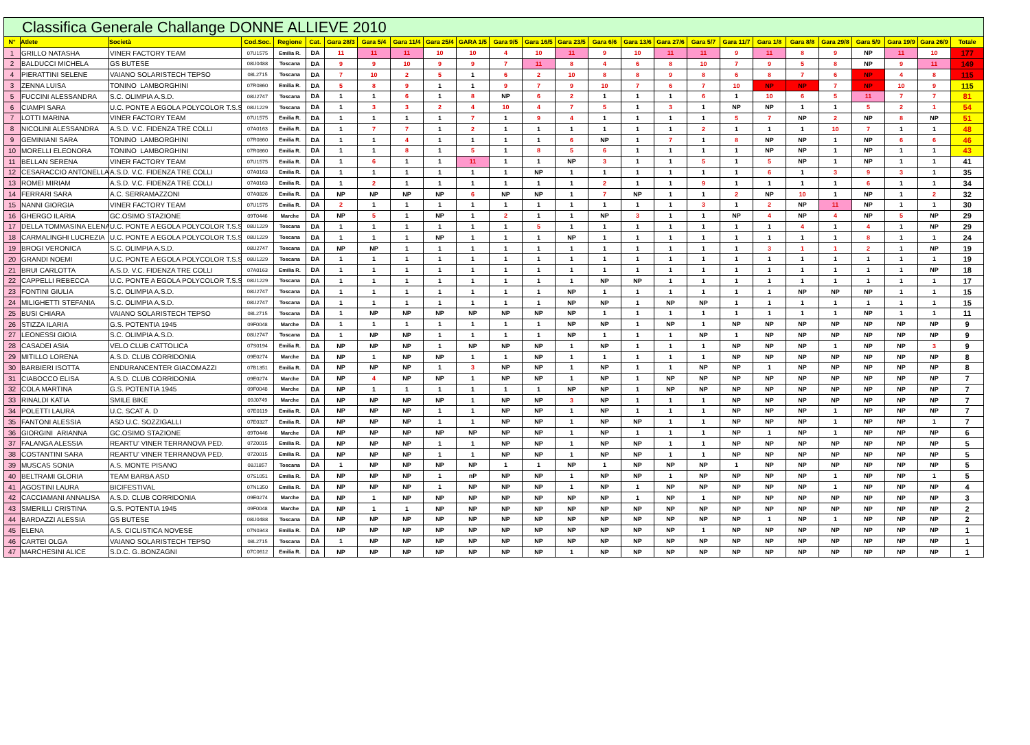| Classifica Generale Challange DONNE ALLIEVE 2010 | | | | | | | | | | | | | | | | | | | | | | | | | |
| N° | Atlete | Società | Cod.Soc. | Regione | Cat. | Gara 28/3 | Gara 5/4 | Gara 11/4 | Gara 25/4 | GARA 1/5 | Gara 9/5 | Gara 16/5 | Gara 23/5 | Gara 6/6 | Gara 13/6 | Gara 27/6 | Gara 5/7 | Gara 11/7 | Gara 1/8 | Gara 8/8 | Gara 29/8 | Gara 5/9 | Gara 19/9 | Gara 26/9 | Totale |
| 1 | GRILLO NATASHA | VINER FACTORY TEAM | 07U1575 | Emilia R. | DA | 11 | 11 | 11 | 10 | 10 | 4 | 10 | 11 | 9 | 10 | 11 | 11 | 9 | 11 | 8 | 9 | NP | 11 | 10 | 177 |
| 2 | BALDUCCI MICHELA | GS BUTESE | 08U0488 | Toscana | DA | 9 | 9 | 10 | 9 | 9 | 7 | 11 | 8 | 4 | 6 | 8 | 10 | 7 | 9 | 5 | 8 | NP | 9 | 11 | 149 |
| 4 | PIERATTINI SELENE | VAIANO SOLARISTECH TEPSO | 08L2715 | Toscana | DA | 7 | 10 | 2 | 5 | 1 | 6 | 2 | 10 | 8 | 8 | 9 | 8 | 6 | 8 | 7 | 6 | NP | 4 | 8 | 115 |
| 3 | ZENNA LUISA | TONINO LAMBORGHINI | 07R0860 | Emilia R. | DA | 5 | 8 | 9 | 1 | 1 | 9 | 7 | 9 | 10 | 7 | 6 | 7 | 10 | NP | NP | 7 | NP | 10 | 9 | 115 |
| 5 | FUCCINI ALESSANDRA | S.C. OLIMPIA A.S.D. | 08U2747 | Toscana | DA | 1 | 1 | 6 | 1 | 8 | NP | 6 | 2 | 1 | 1 | 1 | 6 | 1 | 10 | 6 | 5 | 11 | 7 | 7 | 81 |
| 6 | CIAMPI SARA | U.C. PONTE A EGOLA POLYCOLOR T.S.S | 08U1229 | Toscana | DA | 1 | 3 | 3 | 2 | 4 | 10 | 4 | 7 | 5 | 1 | 3 | 1 | NP | NP | 1 | 1 | 5 | 2 | 1 | 54 |
| 7 | LOTTI MARINA | VINER FACTORY TEAM | 07U1575 | Emilia R. | DA | 1 | 1 | 1 | 1 | 7 | 1 | 9 | 4 | 1 | 1 | 1 | 1 | 5 | 7 | NP | 2 | NP | 8 | NP | 51 |
| 8 | NICOLINI ALESSANDRA | A.S.D. V.C. FIDENZA TRE COLLI | 07A0163 | Emilia R. | DA | 1 | 7 | 7 | 1 | 2 | 1 | 1 | 1 | 1 | 1 | 1 | 2 | 1 | 1 | 1 | 10 | 7 | 1 | 1 | 48 |
| 9 | GEMINIANI SARA | TONINO LAMBORGHINI | 07R0860 | Emilia R. | DA | 1 | 1 | 4 | 1 | 1 | 1 | 1 | 6 | NP | 1 | 7 | 1 | 8 | NP | NP | 1 | NP | 6 | 6 | 46 |
| 10 | MORELLI ELEONORA | TONINO LAMBORGHINI | 07R0860 | Emilia R. | DA | 1 | 1 | 8 | 1 | 5 | 1 | 8 | 5 | 6 | 1 | 1 | 1 | 1 | NP | NP | 1 | NP | 1 | 1 | 43 |
| 11 | BELLAN SERENA | VINER FACTORY TEAM | 07U1575 | Emilia R. | DA | 1 | 6 | 1 | 1 | 11 | 1 | 1 | NP | 3 | 1 | 1 | 5 | 1 | 5 | NP | 1 | NP | 1 | 1 | 41 |
| 12 | CESARACCIO ANTONELLA | A.S.D. V.C. FIDENZA TRE COLLI | 07A0163 | Emilia R. | DA | 1 | 1 | 1 | 1 | 1 | 1 | NP | 1 | 1 | 1 | 1 | 1 | 1 | 6 | 1 | 3 | 9 | 3 | 1 | 35 |
| 13 | ROMEI MIRIAM | A.S.D. V.C. FIDENZA TRE COLLI | 07A0163 | Emilia R. | DA | 1 | 2 | 1 | 1 | 1 | 1 | 1 | 1 | 2 | 1 | 1 | 9 | 1 | 1 | 1 | 1 | 6 | 1 | 1 | 34 |
| 14 | FERRARI SARA | A.C. SERRAMAZZONI | 07A0826 | Emilia R. | DA | NP | NP | NP | NP | 6 | NP | NP | 1 | 7 | NP | 1 | 1 | 2 | NP | 10 | 1 | NP | 1 | 2 | 32 |
| 15 | NANNI GIORGIA | VINER FACTORY TEAM | 07U1575 | Emilia R. | DA | 2 | 1 | 1 | 1 | 1 | 1 | 1 | 1 | 1 | 1 | 1 | 3 | 1 | 2 | NP | 11 | NP | 1 | 1 | 30 |
| 16 | GHERGO ILARIA | GC.OSIMO STAZIONE | 09T0446 | Marche | DA | NP | 5 | 1 | NP | 1 | 2 | 1 | 1 | NP | 3 | 1 | 1 | NP | 4 | NP | 4 | NP | 5 | NP | 29 |
| 17 | DELLA TOMMASINA ELENA | U.C. PONTE A EGOLA POLYCOLOR T.S.S | 08U1229 | Toscana | DA | 1 | 1 | 1 | 1 | 1 | 1 | 5 | 1 | 1 | 1 | 1 | 1 | 1 | 1 | 4 | 1 | 4 | 1 | NP | 29 |
| 18 | CARMALINGHI LUCREZIA | U.C. PONTE A EGOLA POLYCOLOR T.S.S | 08U1229 | Toscana | DA | 1 | 1 | 1 | NP | 1 | 1 | 1 | NP | 1 | 1 | 1 | 1 | 1 | 1 | 1 | 1 | 8 | 1 | 1 | 24 |
| 19 | BROGI VERONICA | S.C. OLIMPIA A.S.D. | 08U2747 | Toscana | DA | NP | NP | 1 | 1 | 1 | 1 | 1 | 1 | 1 | 1 | 1 | 1 | 1 | 3 | 1 | 1 | 2 | 1 | NP | 19 |
| 20 | GRANDI NOEMI | U.C. PONTE A EGOLA POLYCOLOR T.S.S | 08U1229 | Toscana | DA | 1 | 1 | 1 | 1 | 1 | 1 | 1 | 1 | 1 | 1 | 1 | 1 | 1 | 1 | 1 | 1 | 1 | 1 | 1 | 19 |
| 21 | BRUI CARLOTTA | A.S.D. V.C. FIDENZA TRE COLLI | 07A0163 | Emilia R. | DA | 1 | 1 | 1 | 1 | 1 | 1 | 1 | 1 | 1 | 1 | 1 | 1 | 1 | 1 | 1 | 1 | 1 | 1 | NP | 18 |
| 22 | CAPPELLI REBECCA | U.C. PONTE A EGOLA POLYCOLOR T.S.S | 08U1229 | Toscana | DA | 1 | 1 | 1 | 1 | 1 | 1 | 1 | 1 | NP | NP | 1 | 1 | 1 | 1 | 1 | 1 | 1 | 1 | 1 | 17 |
| 23 | FONTINI GIULIA | S.C. OLIMPIA A.S.D. | 08U2747 | Toscana | DA | 1 | 1 | 1 | 1 | 1 | 1 | 1 | NP | 1 | 1 | 1 | 1 | 1 | 1 | NP | NP | NP | 1 | 1 | 15 |
| 24 | MILIGHETTI STEFANIA | S.C. OLIMPIA A.S.D. | 08U2747 | Toscana | DA | 1 | 1 | 1 | 1 | 1 | 1 | 1 | NP | NP | 1 | NP | NP | 1 | 1 | 1 | 1 | 1 | 1 | 1 | 15 |
| 25 | BUSI CHIARA | VAIANO SOLARISTECH TEPSO | 08L2715 | Toscana | DA | 1 | NP | NP | NP | NP | NP | NP | NP | 1 | 1 | 1 | 1 | 1 | 1 | 1 | 1 | NP | 1 | 1 | 11 |
| 26 | STIZZA ILARIA | G.S. POTENTIA 1945 | 09F0048 | Marche | DA | 1 | 1 | 1 | 1 | 1 | 1 | 1 | NP | NP | 1 | NP | 1 | NP | NP | NP | NP | NP | NP | NP | 9 |
| 27 | LEONESSI GIOIA | S.C. OLIMPIA A.S.D. | 08U2747 | Toscana | DA | 1 | NP | NP | 1 | 1 | 1 | 1 | NP | 1 | 1 | 1 | NP | 1 | NP | NP | NP | NP | NP | NP | 9 |
| 28 | CASADEI ASIA | VELO CLUB CATTOLICA | 07S0194 | Emilia R. | DA | NP | NP | NP | 1 | NP | NP | NP | 1 | NP | 1 | 1 | 1 | NP | NP | NP | 1 | NP | NP | 3 | 9 |
| 29 | MITILLO LORENA | A.S.D. CLUB CORRIDONIA | 09E0274 | Marche | DA | NP | 1 | NP | NP | 1 | 1 | NP | 1 | 1 | 1 | 1 | 1 | NP | NP | NP | NP | NP | NP | NP | 8 |
| 30 | BARBIERI ISOTTA | ENDURANCENTER GIACOMAZZI | 07B1351 | Emilia R. | DA | NP | NP | NP | 1 | 3 | NP | NP | 1 | NP | 1 | 1 | NP | NP | 1 | NP | NP | NP | NP | NP | 8 |
| 31 | CIABOCCO ELISA | A.S.D. CLUB CORRIDONIA | 09E0274 | Marche | DA | NP | 4 | NP | NP | 1 | NP | NP | 1 | NP | 1 | NP | NP | NP | NP | NP | NP | NP | NP | NP | 7 |
| 32 | COLA MARTINA | G.S. POTENTIA 1945 | 09F0048 | Marche | DA | NP | 1 | 1 | 1 | 1 | 1 | 1 | NP | NP | 1 | NP | NP | NP | NP | NP | NP | NP | NP | NP | 7 |
| 33 | RINALDI KATIA | SMILE BIKE | 09J0749 | Marche | DA | NP | NP | NP | NP | 1 | NP | NP | 3 | NP | 1 | 1 | 1 | NP | NP | NP | NP | NP | NP | NP | 7 |
| 34 | POLETTI LAURA | U.C. SCAT A. D | 07E0119 | Emilia R. | DA | NP | NP | NP | 1 | 1 | NP | NP | 1 | NP | 1 | 1 | 1 | NP | NP | NP | 1 | NP | NP | NP | 7 |
| 35 | FANTONI ALESSIA | ASD U.C. SOZZIGALLI | 07E0327 | Emilia R. | DA | NP | NP | NP | 1 | 1 | NP | NP | 1 | NP | NP | 1 | 1 | NP | NP | NP | 1 | NP | NP | 1 | 7 |
| 36 | GIORGINI ARIANNA | GC.OSIMO STAZIONE | 09T0446 | Marche | DA | NP | NP | NP | NP | NP | NP | NP | 1 | NP | 1 | 1 | 1 | NP | 1 | NP | 1 | NP | NP | NP | 6 |
| 37 | FALANGA ALESSIA | REARTU' VINER TERRANOVA PED. | 07Z0015 | Emilia R. | DA | NP | NP | NP | 1 | 1 | NP | NP | 1 | NP | NP | 1 | 1 | NP | NP | NP | NP | NP | NP | NP | 5 |
| 38 | COSTANTINI SARA | REARTU' VINER TERRANOVA PED. | 07Z0015 | Emilia R. | DA | NP | NP | NP | 1 | 1 | NP | NP | 1 | NP | NP | 1 | 1 | NP | NP | NP | NP | NP | NP | NP | 5 |
| 39 | MUSCAS SONIA | A.S. MONTE PISANO | 08J1857 | Toscana | DA | 1 | NP | NP | NP | NP | 1 | 1 | NP | 1 | NP | NP | NP | 1 | NP | NP | NP | NP | NP | NP | 5 |
| 40 | BELTRAMI GLORIA | TEAM BARBA ASD | 07S1051 | Emilia R. | DA | NP | NP | NP | 1 | nP | NP | NP | 1 | NP | NP | 1 | NP | NP | NP | NP | 1 | NP | NP | 1 | 5 |
| 41 | AGOSTINI LAURA | BICIFESTIVAL | 07N1350 | Emilia R. | DA | NP | NP | NP | 1 | NP | NP | NP | 1 | NP | 1 | NP | NP | NP | NP | NP | 1 | NP | NP | NP | 4 |
| 42 | CACCIAMANI ANNALISA | A.S.D. CLUB CORRIDONIA | 09E0274 | Marche | DA | NP | 1 | NP | NP | NP | NP | NP | NP | NP | 1 | NP | 1 | NP | NP | NP | NP | NP | NP | NP | 3 |
| 43 | SMERILLI CRISTINA | G.S. POTENTIA 1945 | 09F0048 | Marche | DA | NP | 1 | 1 | NP | NP | NP | NP | NP | NP | NP | NP | NP | NP | NP | NP | NP | NP | NP | NP | 2 |
| 44 | BARDAZZI ALESSIA | GS BUTESE | 08U0488 | Toscana | DA | NP | NP | NP | NP | NP | NP | NP | NP | NP | NP | NP | NP | NP | 1 | NP | 1 | NP | NP | NP | 2 |
| 45 | ELENA | A.S. CICLISTICA NOVESE | 07N0343 | Emilia R. | DA | NP | NP | NP | NP | NP | NP | NP | NP | NP | NP | NP | 1 | NP | NP | NP | NP | NP | NP | NP | 1 |
| 46 | CARTEI OLGA | VAIANO SOLARISTECH TEPSO | 08L2715 | Toscana | DA | 1 | NP | NP | NP | NP | NP | NP | NP | NP | NP | NP | NP | NP | NP | NP | NP | NP | NP | NP | 1 |
| 47 | MARCHESINI ALICE | S.D.C. G..BONZAGNI | 07C0612 | Emilia R. | DA | NP | NP | NP | NP | NP | NP | NP | 1 | NP | NP | NP | NP | NP | NP | NP | NP | NP | NP | NP | 1 |